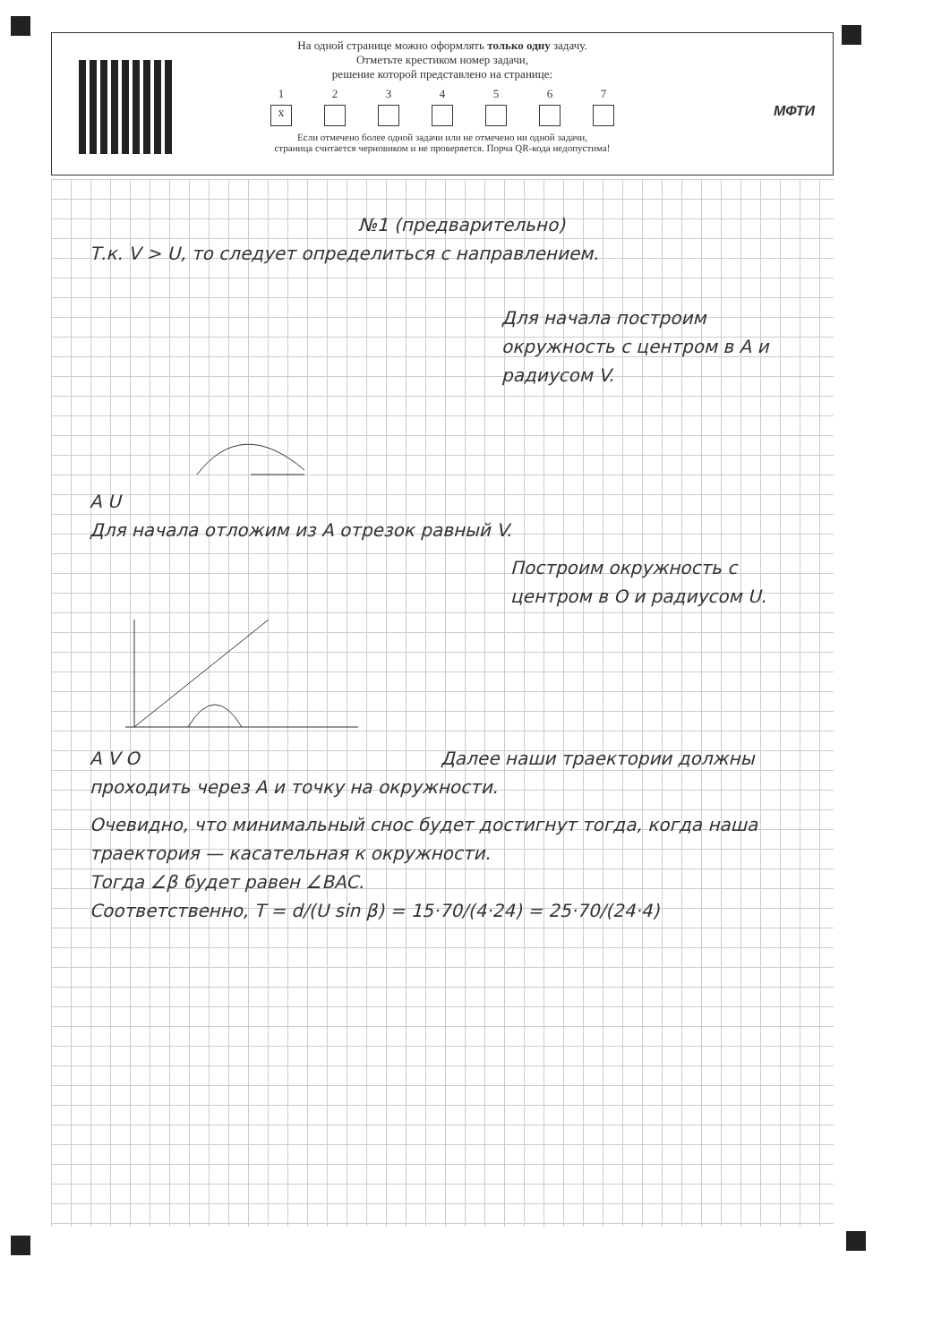На одной странице можно оформлять только одну задачу.
Отметьте крестиком номер задачи,
решение которой представлено на странице:
1
x
2 3 4 5 6 7
Если отмечено более одной задачи или не отмечено ни одной задачи,
страница считается черновиком и не проверяется. Порча QR-кода недопустима!
МФТИ
№1 (предварительно)
Т.к. V > U, то следует определиться с направлением.
Для начала построим окружность с центром в A и радиусом V.
A U
Для начала отложим из A отрезок равный V.
Построим окружность с центром в O и радиусом U.
A V O Далее наши траектории должны проходить через A и точку на окружности.
Очевидно, что минимальный снос будет достигнут тогда, когда наша траектория — касательная к окружности.
Тогда ∠β будет равен ∠BAC.
Соответственно, T = d/(U sin β) = 15·70/(4·24) = 25·70/(24·4)